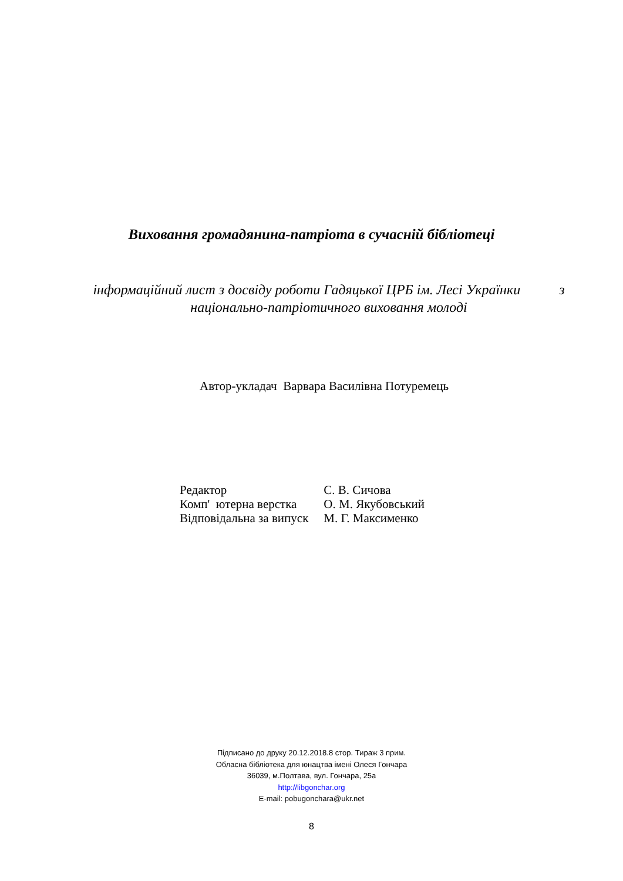Виховання громадянина-патріота в сучасній бібліотеці
інформаційний лист з досвіду роботи Гадяцької ЦРБ ім. Лесі Українки з національно-патріотичного виховання молоді
Автор-укладач Варвара Василівна Потуремець
| Редактор | С. В. Сичова |
| Комп' ютерна верстка | О. М. Якубовський |
| Відповідальна за випуск | М. Г. Максименко |
Підписано до друку 20.12.2018.8 стор. Тираж 3 прим.
Обласна бібліотека для юнацтва імені Олеся Гончара
36039, м.Полтава, вул. Гончара, 25а
http://libgonchar.org
E-mail: pobugonchara@ukr.net
8